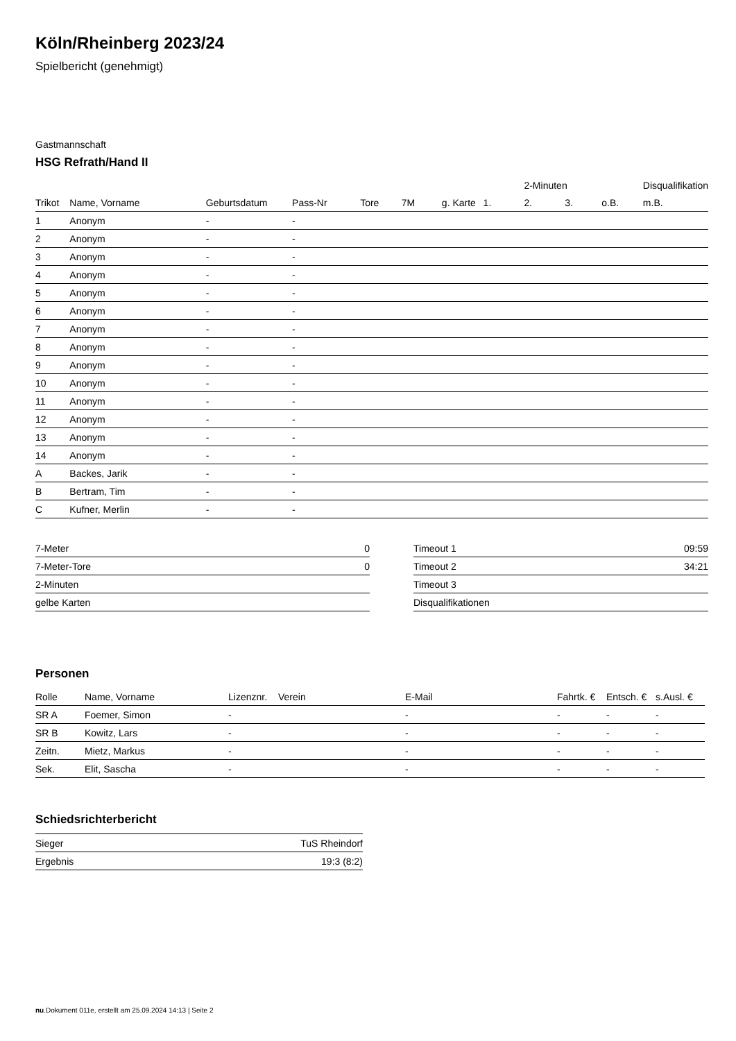Köln/Rheinberg 2023/24
Spielbericht (genehmigt)
Gastmannschaft
HSG Refrath/Hand II
| | | | | | | | | 2-Minuten | | | Disqualifikation |
| --- | --- | --- | --- | --- | --- | --- | --- | --- | --- | --- | --- |
| Trikot | Name, Vorname | Geburtsdatum | Pass-Nr | Tore | 7M | g. Karte | 1. | 2. | 3. | o.B. | m.B. |
| 1 | Anonym | - | - | | | | | | | | |
| 2 | Anonym | - | - | | | | | | | | |
| 3 | Anonym | - | - | | | | | | | | |
| 4 | Anonym | - | - | | | | | | | | |
| 5 | Anonym | - | - | | | | | | | | |
| 6 | Anonym | - | - | | | | | | | | |
| 7 | Anonym | - | - | | | | | | | | |
| 8 | Anonym | - | - | | | | | | | | |
| 9 | Anonym | - | - | | | | | | | | |
| 10 | Anonym | - | - | | | | | | | | |
| 11 | Anonym | - | - | | | | | | | | |
| 12 | Anonym | - | - | | | | | | | | |
| 13 | Anonym | - | - | | | | | | | | |
| 14 | Anonym | - | - | | | | | | | | |
| A | Backes, Jarik | - | - | | | | | | | | |
| B | Bertram, Tim | - | - | | | | | | | | |
| C | Kufner, Merlin | - | - | | | | | | | | |
| 7-Meter | 0 |
| 7-Meter-Tore | 0 |
| 2-Minuten | |
| gelbe Karten | |
| Timeout 1 | 09:59 |
| Timeout 2 | 34:21 |
| Timeout 3 | |
| Disqualifikationen | |
Personen
| Rolle | Name, Vorname | Lizenznr. | Verein | E-Mail | Fahrtk. € | Entsch. € | s.Ausl. € |
| --- | --- | --- | --- | --- | --- | --- | --- |
| SR A | Foemer, Simon | - | | - | - | - | - |
| SR B | Kowitz, Lars | - | | - | - | - | - |
| Zeitn. | Mietz, Markus | - | | - | - | - | - |
| Sek. | Elit, Sascha | - | | - | - | - | - |
Schiedsrichterbericht
| Sieger | TuS Rheindorf |
| Ergebnis | 19:3 (8:2) |
nu.Dokument 011e, erstellt am 25.09.2024 14:13 | Seite 2